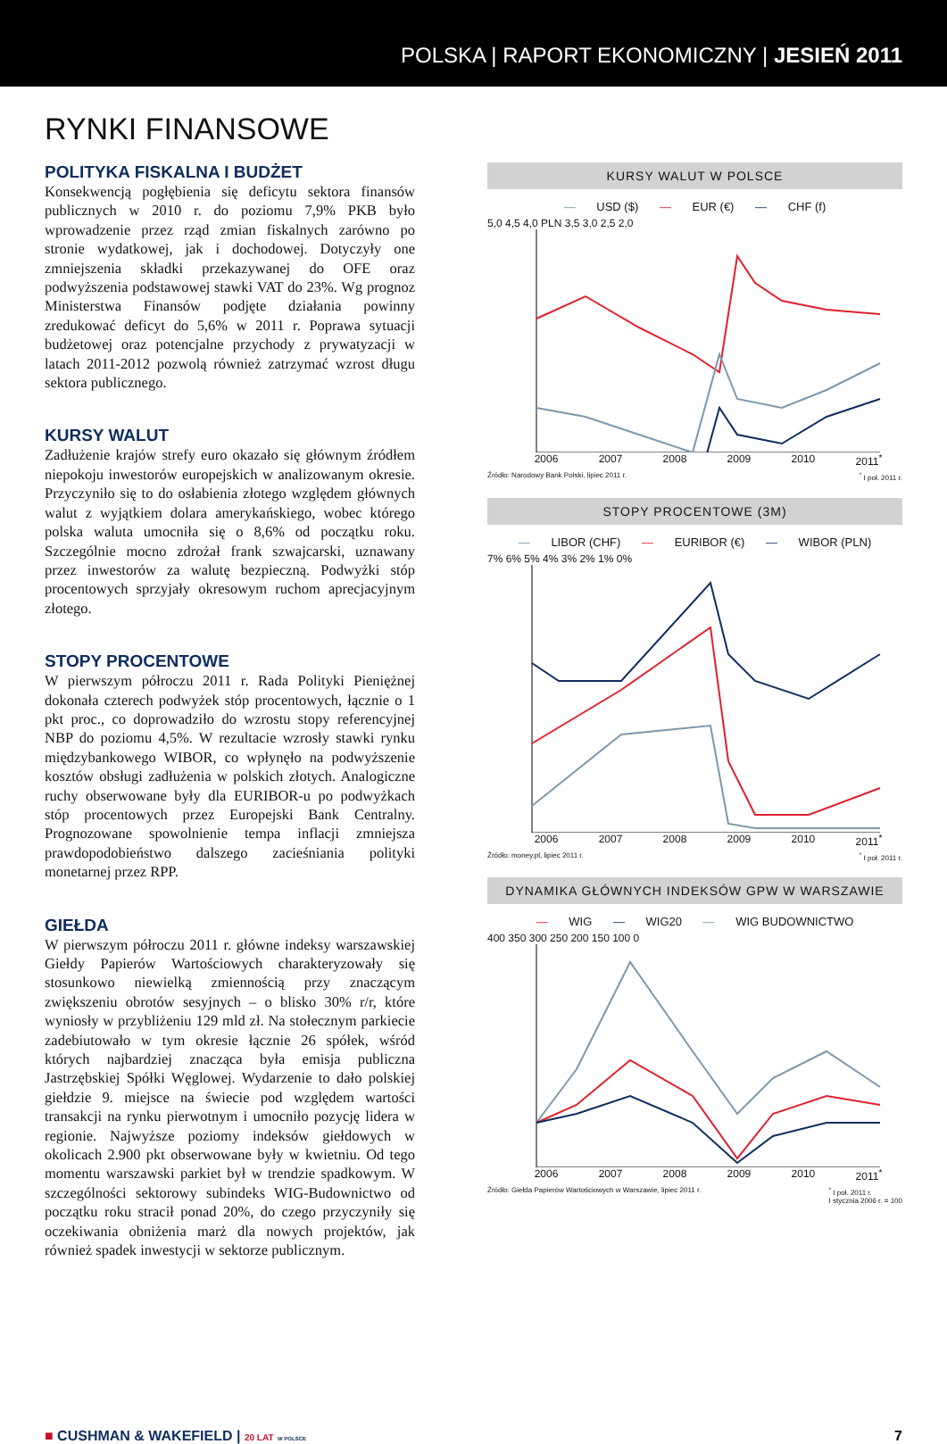POLSKA | RAPORT EKONOMICZNY | JESIEŃ 2011
RYNKI FINANSOWE
POLITYKA FISKALNA I BUDŻET
Konsekwencją pogłębienia się deficytu sektora finansów publicznych w 2010 r. do poziomu 7,9% PKB było wprowadzenie przez rząd zmian fiskalnych zarówno po stronie wydatkowej, jak i dochodowej. Dotyczyły one zmniejszenia składki przekazywanej do OFE oraz podwyższenia podstawowej stawki VAT do 23%. Wg prognoz Ministerstwa Finansów podjęte działania powinny zredukować deficyt do 5,6% w 2011 r. Poprawa sytuacji budżetowej oraz potencjalne przychody z prywatyzacji w latach 2011-2012 pozwolą również zatrzymać wzrost długu sektora publicznego.
KURSY WALUT
Zadłużenie krajów strefy euro okazało się głównym źródłem niepokoju inwestorów europejskich w analizowanym okresie. Przyczyniło się to do osłabienia złotego względem głównych walut z wyjątkiem dolara amerykańskiego, wobec którego polska waluta umocniła się o 8,6% od początku roku. Szczególnie mocno zdrożał frank szwajcarski, uznawany przez inwestorów za walutę bezpieczną. Podwyżki stóp procentowych sprzyjały okresowym ruchom aprecjacyjnym złotego.
STOPY PROCENTOWE
W pierwszym półroczu 2011 r. Rada Polityki Pieniężnej dokonała czterech podwyżek stóp procentowych, łącznie o 1 pkt proc., co doprowadziło do wzrostu stopy referencyjnej NBP do poziomu 4,5%. W rezultacie wzrosły stawki rynku międzybankowego WIBOR, co wpłynęło na podwyższenie kosztów obsługi zadłużenia w polskich złotych. Analogiczne ruchy obserwowane były dla EURIBOR-u po podwyżkach stóp procentowych przez Europejski Bank Centralny. Prognozowane spowolnienie tempa inflacji zmniejsza prawdopodobieństwo dalszego zacieśniania polityki monetarnej przez RPP.
GIEŁDA
W pierwszym półroczu 2011 r. główne indeksy warszawskiej Giełdy Papierów Wartościowych charakteryzowały się stosunkowo niewielką zmiennością przy znaczącym zwiększeniu obrotów sesyjnych – o blisko 30% r/r, które wyniosły w przybliżeniu 129 mld zł. Na stołecznym parkiecie zadebiutowało w tym okresie łącznie 26 spółek, wśród których najbardziej znacząca była emisja publiczna Jastrzębskiej Spółki Węglowej. Wydarzenie to dało polskiej giełdzie 9. miejsce na świecie pod względem wartości transakcji na rynku pierwotnym i umocniło pozycję lidera w regionie. Najwyższe poziomy indeksów giełdowych w okolicach 2.900 pkt obserwowane były w kwietniu. Od tego momentu warszawski parkiet był w trendzie spadkowym. W szczególności sektorowy subindeks WIG-Budownictwo od początku roku stracił ponad 20%, do czego przyczyniły się oczekiwania obniżenia marż dla nowych projektów, jak również spadek inwestycji w sektorze publicznym.
KURSY WALUT W POLSCE
— USD ($) — EUR (€) — CHF (f)
5,0 4,5 4,0 PLN 3,5 3,0 2,5 2,0
2006 2007 2008 2009 2010 2011<sup>*</sup>
Źródło: Narodowy Bank Polski, lipiec 2011 r. <sup>*</sup> I poł. 2011 r.
STOPY PROCENTOWE (3M)
— LIBOR (CHF) — EURIBOR (€) — WIBOR (PLN)
7% 6% 5% 4% 3% 2% 1% 0%
2006 2007 2008 2009 2010 2011<sup>*</sup>
Źródło: money.pl, lipiec 2011 r. <sup>*</sup> I poł. 2011 r.
DYNAMIKA GŁÓWNYCH INDEKSÓW GPW W WARSZAWIE
— WIG — WIG20 — WIG BUDOWNICTWO
400 350 300 250 200 150 100 0
2006 2007 2008 2009 2010 2011<sup>*</sup>
Źródło: Giełda Papierów Wartościowych w Warszawie, lipiec 2011 r. <sup>*</sup> I poł. 2011 r.
I stycznia 2006 r. = 100
■ CUSHMAN & WAKEFIELD | 20 LAT W POLSCE 7